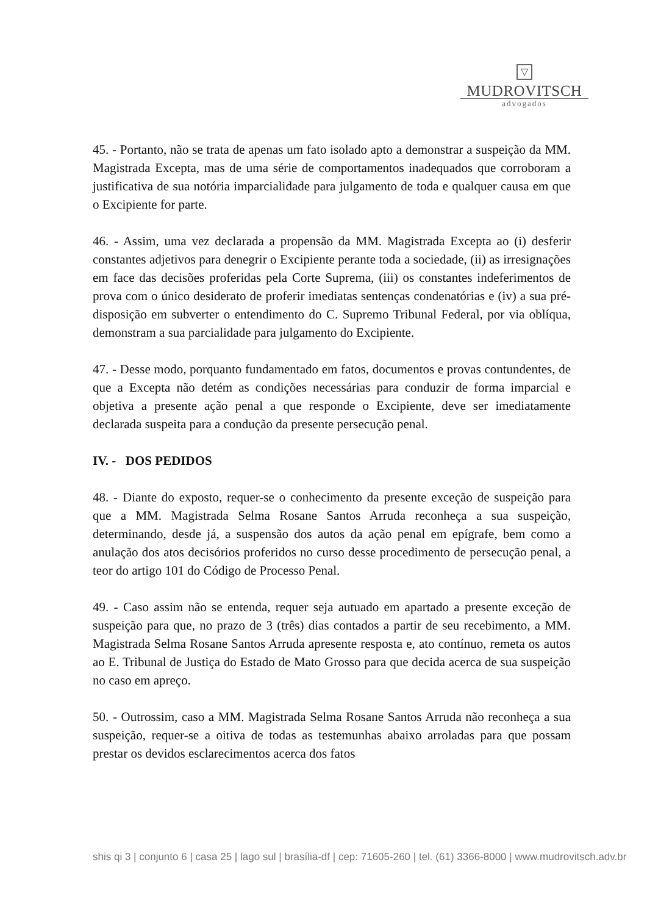▽
MUDROVITSCH
advogados
45. - Portanto, não se trata de apenas um fato isolado apto a demonstrar a suspeição da MM. Magistrada Excepta, mas de uma série de comportamentos inadequados que corroboram a justificativa de sua notória imparcialidade para julgamento de toda e qualquer causa em que o Excipiente for parte.
46. - Assim, uma vez declarada a propensão da MM. Magistrada Excepta ao (i) desferir constantes adjetivos para denegrir o Excipiente perante toda a sociedade, (ii) as irresignações em face das decisões proferidas pela Corte Suprema, (iii) os constantes indeferimentos de prova com o único desiderato de proferir imediatas sentenças condenatórias e (iv) a sua pré-disposição em subverter o entendimento do C. Supremo Tribunal Federal, por via oblíqua, demonstram a sua parcialidade para julgamento do Excipiente.
47. - Desse modo, porquanto fundamentado em fatos, documentos e provas contundentes, de que a Excepta não detém as condições necessárias para conduzir de forma imparcial e objetiva a presente ação penal a que responde o Excipiente, deve ser imediatamente declarada suspeita para a condução da presente persecução penal.
IV. - DOS PEDIDOS
48. - Diante do exposto, requer-se o conhecimento da presente exceção de suspeição para que a MM. Magistrada Selma Rosane Santos Arruda reconheça a sua suspeição, determinando, desde já, a suspensão dos autos da ação penal em epígrafe, bem como a anulação dos atos decisórios proferidos no curso desse procedimento de persecução penal, a teor do artigo 101 do Código de Processo Penal.
49. - Caso assim não se entenda, requer seja autuado em apartado a presente exceção de suspeição para que, no prazo de 3 (três) dias contados a partir de seu recebimento, a MM. Magistrada Selma Rosane Santos Arruda apresente resposta e, ato contínuo, remeta os autos ao E. Tribunal de Justiça do Estado de Mato Grosso para que decida acerca de sua suspeição no caso em apreço.
50. - Outrossim, caso a MM. Magistrada Selma Rosane Santos Arruda não reconheça a sua suspeição, requer-se a oitiva de todas as testemunhas abaixo arroladas para que possam prestar os devidos esclarecimentos acerca dos fatos
shis qi 3 | conjunto 6 | casa 25 | lago sul | brasília-df | cep: 71605-260 | tel. (61) 3366-8000 | www.mudrovitsch.adv.br